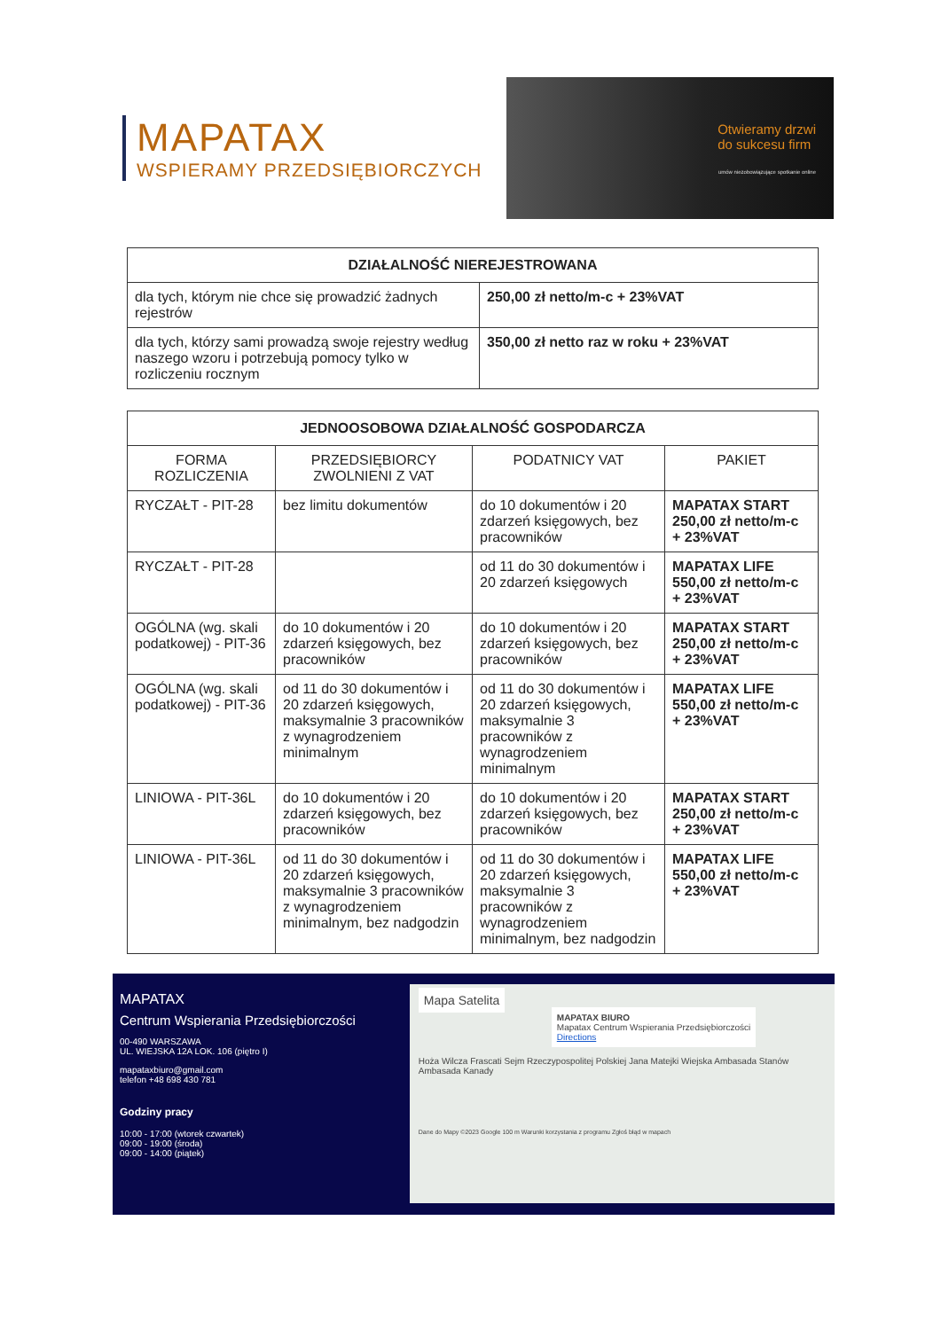MAPATAX
WSPIERAMY PRZEDSIĘBIORCZYCH
Otwieramy drzwi
do sukcesu firm
umów niezobowiązujące spotkanie online
| DZIAŁALNOŚĆ NIEREJESTROWANA | |
| --- | --- |
| dla tych, którym nie chce się prowadzić żadnych rejestrów | 250,00 zł netto/m-c + 23%VAT |
| dla tych, którzy sami prowadzą swoje rejestry według naszego wzoru i potrzebują pomocy tylko w rozliczeniu rocznym | 350,00 zł netto raz w roku + 23%VAT |
| JEDNOOSOBOWA DZIAŁALNOŚĆ GOSPODARCZA | | | |
| --- | --- | --- | --- |
| FORMA ROZLICZENIA | PRZEDSIĘBIORCY ZWOLNIENI Z VAT | PODATNICY VAT | PAKIET |
| RYCZAŁT - PIT-28 | bez limitu dokumentów | do 10 dokumentów i 20 zdarzeń księgowych, bez pracowników | MAPATAX START 250,00 zł netto/m-c + 23%VAT |
| RYCZAŁT - PIT-28 | | od 11 do 30 dokumentów i 20 zdarzeń księgowych | MAPATAX LIFE 550,00 zł netto/m-c + 23%VAT |
| OGÓLNA (wg. skali podatkowej) - PIT-36 | do 10 dokumentów i 20 zdarzeń księgowych, bez pracowników | do 10 dokumentów i 20 zdarzeń księgowych, bez pracowników | MAPATAX START 250,00 zł netto/m-c + 23%VAT |
| OGÓLNA (wg. skali podatkowej) - PIT-36 | od 11 do 30 dokumentów i 20 zdarzeń księgowych, maksymalnie 3 pracowników z wynagrodzeniem minimalnym | od 11 do 30 dokumentów i 20 zdarzeń księgowych, maksymalnie 3 pracowników z wynagrodzeniem minimalnym | MAPATAX LIFE 550,00 zł netto/m-c + 23%VAT |
| LINIOWA - PIT-36L | do 10 dokumentów i 20 zdarzeń księgowych, bez pracowników | do 10 dokumentów i 20 zdarzeń księgowych, bez pracowników | MAPATAX START 250,00 zł netto/m-c + 23%VAT |
| LINIOWA - PIT-36L | od 11 do 30 dokumentów i 20 zdarzeń księgowych, maksymalnie 3 pracowników z wynagrodzeniem minimalnym, bez nadgodzin | od 11 do 30 dokumentów i 20 zdarzeń księgowych, maksymalnie 3 pracowników z wynagrodzeniem minimalnym, bez nadgodzin | MAPATAX LIFE 550,00 zł netto/m-c + 23%VAT |
MAPATAX
Centrum Wspierania Przedsiębiorczości
00-490 WARSZAWA
UL. WIEJSKA 12A LOK. 106 (piętro I)
mapataxbiuro@gmail.com
telefon +48 698 430 781
Godziny pracy
10:00 - 17:00 (wtorek czwartek)
09:00 - 19:00 (środa)
09:00 - 14:00 (piątek)
Mapa Satelita
MAPATAX BIURO
Mapatax Centrum Wspierania Przedsiębiorczości
Directions
Hoża Wilcza Frascati Sejm Rzeczypospolitej Polskiej Jana Matejki Wiejska Ambasada Stanów Ambasada Kanady
Dane do Mapy ©2023 Google 100 m Warunki korzystania z programu Zgłoś błąd w mapach